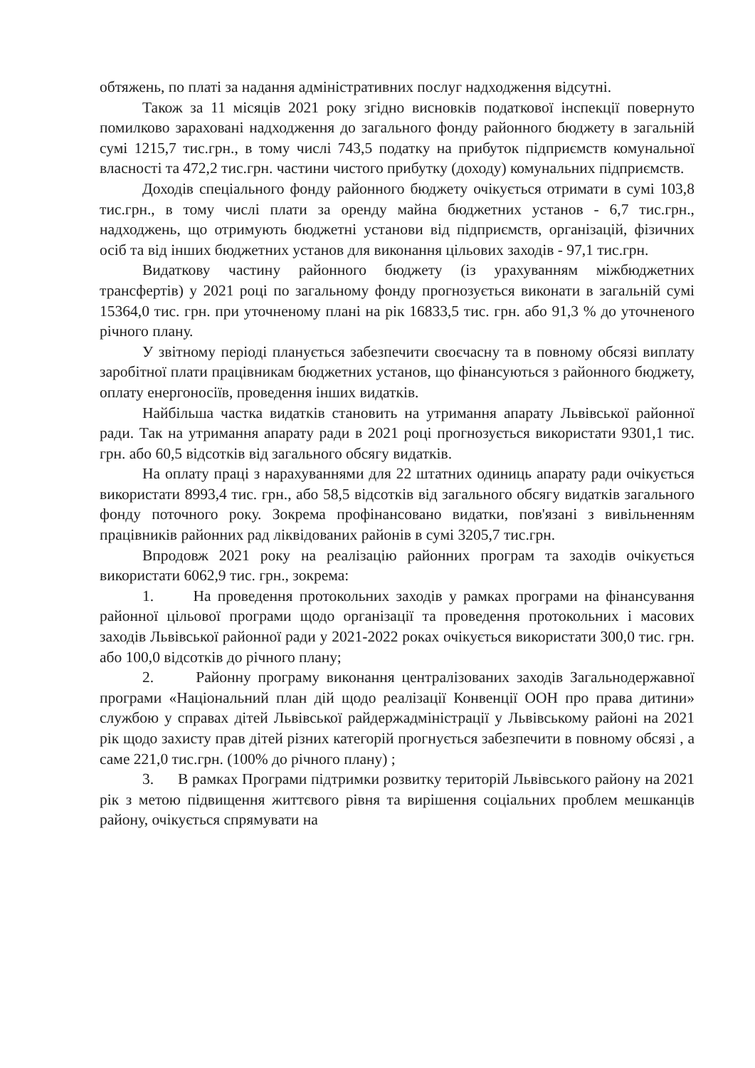обтяжень, по платі за надання адміністративних послуг надходження відсутні.
Також за 11 місяців 2021 року згідно висновків податкової інспекції повернуто помилково зараховані надходження до загального фонду районного бюджету в загальній сумі 1215,7 тис.грн., в тому числі 743,5 податку на прибуток підприємств комунальної власності та 472,2 тис.грн. частини чистого прибутку (доходу) комунальних підприємств.
Доходів спеціального фонду районного бюджету очікується отримати в сумі 103,8 тис.грн., в тому числі плати за оренду майна бюджетних установ - 6,7 тис.грн., надходжень, що отримують бюджетні установи від підприємств, організацій, фізичних осіб та від інших бюджетних установ для виконання цільових заходів - 97,1 тис.грн.
Видаткову частину районного бюджету (із урахуванням міжбюджетних трансфертів) у 2021 році по загальному фонду прогнозується виконати в загальній сумі 15364,0 тис. грн. при уточненому плані на рік 16833,5 тис. грн. або 91,3 % до уточненого річного плану.
У звітному періоді планується забезпечити своєчасну та в повному обсязі виплату заробітної плати працівникам бюджетних установ, що фінансуються з районного бюджету, оплату енергоносіїв, проведення інших видатків.
Найбільша частка видатків становить на утримання апарату Львівської районної ради. Так на утримання апарату ради в 2021 році прогнозується використати 9301,1 тис. грн. або 60,5 відсотків від загального обсягу видатків.
На оплату праці з нарахуваннями для 22 штатних одиниць апарату ради очікується використати 8993,4 тис. грн., або 58,5 відсотків від загального обсягу видатків загального фонду поточного року. Зокрема профінансовано видатки, пов'язані з вивільненням працівників районних рад ліквідованих районів в сумі 3205,7 тис.грн.
Впродовж 2021 року на реалізацію районних програм та заходів очікується використати 6062,9 тис. грн., зокрема:
1. На проведення протокольних заходів у рамках програми на фінансування районної цільової програми щодо організації та проведення протокольних і масових заходів Львівської районної ради у 2021-2022 роках очікується використати 300,0 тис. грн. або 100,0 відсотків до річного плану;
2. Районну програму виконання централізованих заходів Загальнодержавної програми «Національний план дій щодо реалізації Конвенції ООН про права дитини» службою у справах дітей Львівської райдержадміністрації у Львівському районі на 2021 рік щодо захисту прав дітей різних категорій прогнується забезпечити в повному обсязі , а саме 221,0 тис.грн. (100% до річного плану) ;
3. В рамках Програми підтримки розвитку територій Львівського району на 2021 рік з метою підвищення життєвого рівня та вирішення соціальних проблем мешканців району, очікується спрямувати на